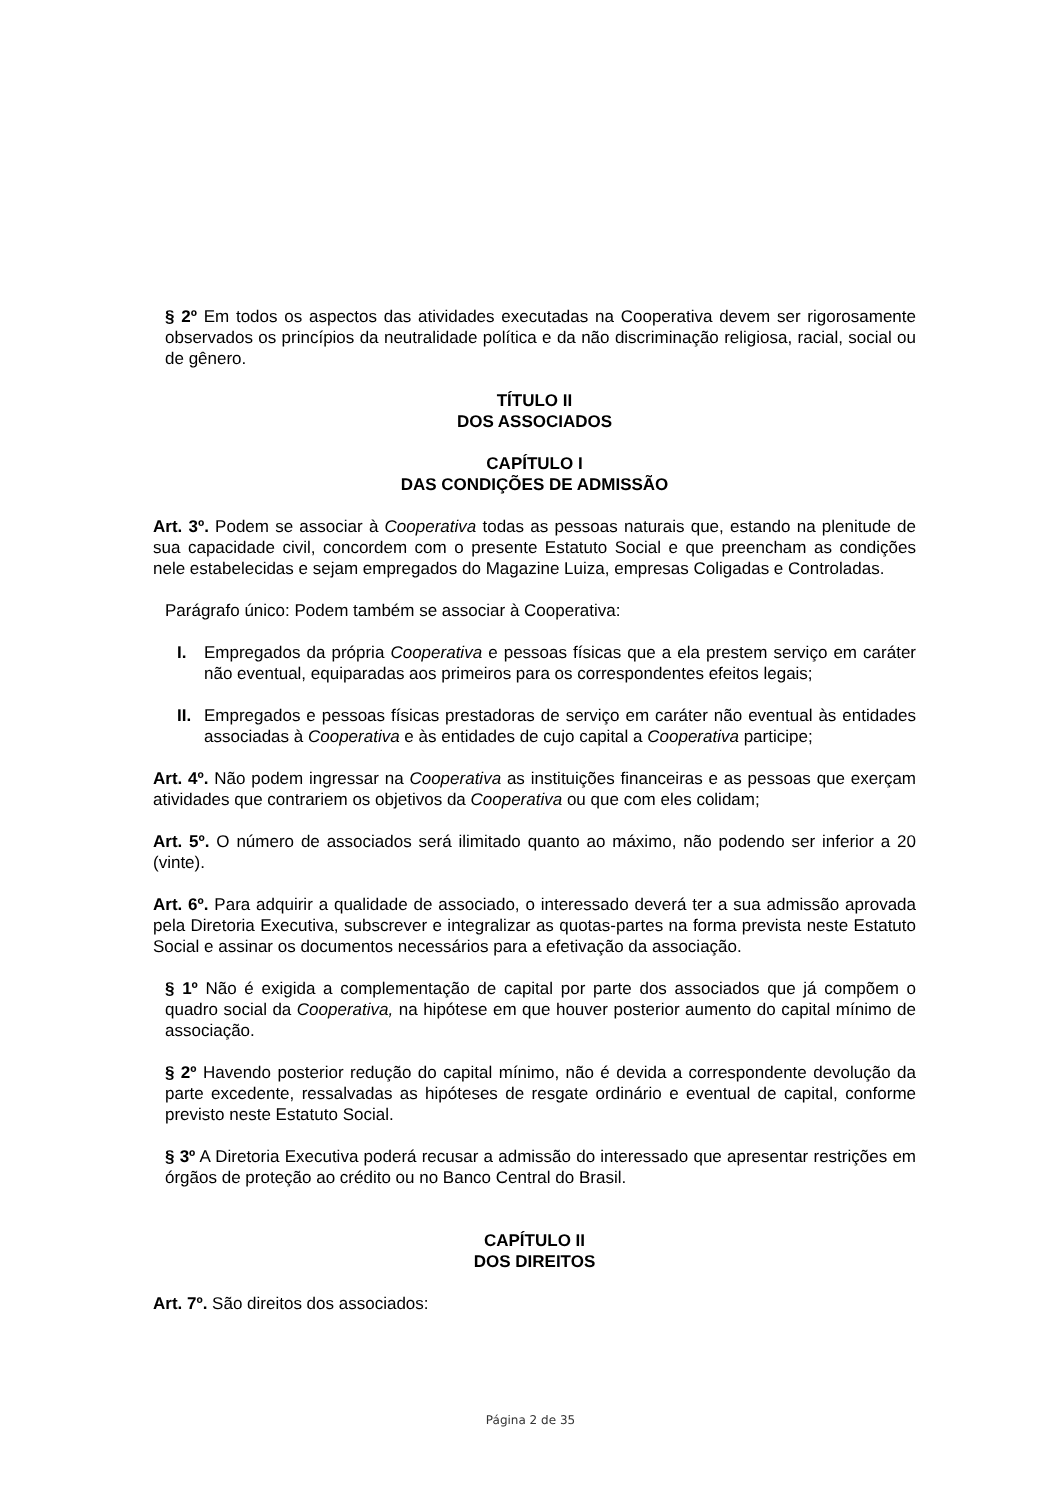§ 2º Em todos os aspectos das atividades executadas na Cooperativa devem ser rigorosamente observados os princípios da neutralidade política e da não discriminação religiosa, racial, social ou de gênero.
TÍTULO II
DOS ASSOCIADOS
CAPÍTULO I
DAS CONDIÇÕES DE ADMISSÃO
Art. 3º. Podem se associar à Cooperativa todas as pessoas naturais que, estando na plenitude de sua capacidade civil, concordem com o presente Estatuto Social e que preencham as condições nele estabelecidas e sejam empregados do Magazine Luiza, empresas Coligadas e Controladas.
Parágrafo único: Podem também se associar à Cooperativa:
I. Empregados da própria Cooperativa e pessoas físicas que a ela prestem serviço em caráter não eventual, equiparadas aos primeiros para os correspondentes efeitos legais;
II. Empregados e pessoas físicas prestadoras de serviço em caráter não eventual às entidades associadas à Cooperativa e às entidades de cujo capital a Cooperativa participe;
Art. 4º. Não podem ingressar na Cooperativa as instituições financeiras e as pessoas que exerçam atividades que contrariem os objetivos da Cooperativa ou que com eles colidam;
Art. 5º. O número de associados será ilimitado quanto ao máximo, não podendo ser inferior a 20 (vinte).
Art. 6º. Para adquirir a qualidade de associado, o interessado deverá ter a sua admissão aprovada pela Diretoria Executiva, subscrever e integralizar as quotas-partes na forma prevista neste Estatuto Social e assinar os documentos necessários para a efetivação da associação.
§ 1º Não é exigida a complementação de capital por parte dos associados que já compõem o quadro social da Cooperativa, na hipótese em que houver posterior aumento do capital mínimo de associação.
§ 2º Havendo posterior redução do capital mínimo, não é devida a correspondente devolução da parte excedente, ressalvadas as hipóteses de resgate ordinário e eventual de capital, conforme previsto neste Estatuto Social.
§ 3º A Diretoria Executiva poderá recusar a admissão do interessado que apresentar restrições em órgãos de proteção ao crédito ou no Banco Central do Brasil.
CAPÍTULO II
DOS DIREITOS
Art. 7º. São direitos dos associados:
Página 2 de 35